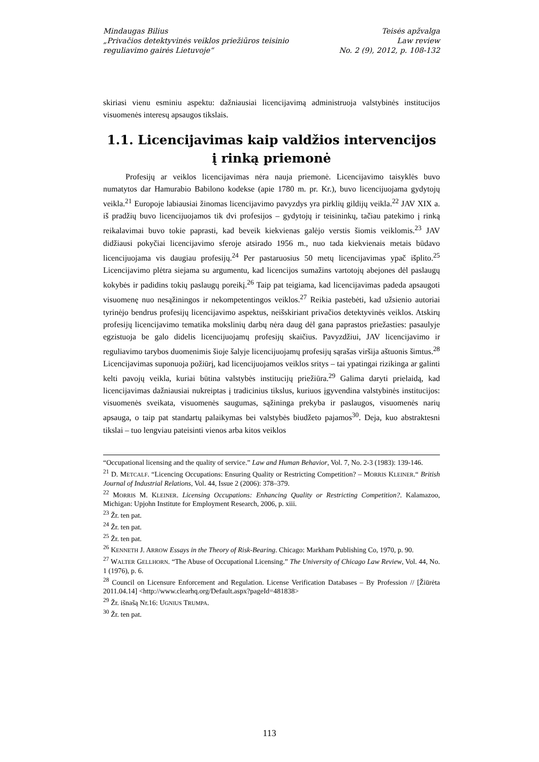Mindaugas Bilius
„Privačios detektyvinės veiklos priežiūros teisinio
reguliavimo gairės Lietuvoje“
Teisės apžvalga
Law review
No. 2 (9), 2012, p. 108-132
skiriasi vienu esminiu aspektu: dažniausiai licencijavimą administruoja valstybinės institucijos visuomenės interesų apsaugos tikslais.
1.1. Licencijavimas kaip valdžios intervencijos į rinką priemonė
Profesijų ar veiklos licencijavimas nėra nauja priemonė. Licencijavimo taisyklės buvo numatytos dar Hamurabio Babilono kodekse (apie 1780 m. pr. Kr.), buvo licencijuojama gydytojų veikla.<sup>21</sup> Europoje labiausiai žinomas licencijavimo pavyzdys yra pirklių gildijų veikla.<sup>22</sup> JAV XIX a. iš pradžių buvo licencijuojamos tik dvi profesijos – gydytojų ir teisininkų, tačiau patekimo į rinką reikalavimai buvo tokie paprasti, kad beveik kiekvienas galėjo verstis šiomis veiklomis.<sup>23</sup> JAV didžiausi pokyčiai licencijavimo sferoje atsirado 1956 m., nuo tada kiekvienais metais būdavo licencijuojama vis daugiau profesijų.<sup>24</sup> Per pastaruosius 50 metų licencijavimas ypač išplito.<sup>25</sup> Licencijavimo plėtra siejama su argumentu, kad licencijos sumažins vartotojų abejones dėl paslaugų kokybės ir padidins tokių paslaugų poreikį.<sup>26</sup> Taip pat teigiama, kad licencijavimas padeda apsaugoti visuomenę nuo nesąžiningos ir nekompetentingos veiklos.<sup>27</sup> Reikia pastebėti, kad užsienio autoriai tyrinėjo bendrus profesijų licencijavimo aspektus, neišskiriant privačios detektyvinės veiklos. Atskirų profesijų licencijavimo tematika mokslinių darbų nėra daug dėl gana paprastos priežasties: pasaulyje egzistuoja be galo didelis licencijuojamų profesijų skaičius. Pavyzdžiui, JAV licencijavimo ir reguliavimo tarybos duomenimis šioje šalyje licencijuojamų profesijų sąrašas viršija aštuonis šimtus.<sup>28</sup> Licencijavimas suponuoja požiūrį, kad licencijuojamos veiklos sritys – tai ypatingai rizikinga ar galinti kelti pavojų veikla, kuriai būtina valstybės institucijų priežiūra.<sup>29</sup> Galima daryti prielaidą, kad licencijavimas dažniausiai nukreiptas į tradicinius tikslus, kuriuos įgyvendina valstybinės institucijos: visuomenės sveikata, visuomenės saugumas, sąžininga prekyba ir paslaugos, visuomenės narių apsauga, o taip pat standartų palaikymas bei valstybės biudžeto pajamos<sup>30</sup>. Deja, kuo abstraktesni tikslai – tuo lengviau pateisinti vienos arba kitos veiklos
“Occupational licensing and the quality of service.” Law and Human Behavior, Vol. 7, No. 2-3 (1983): 139-146.
<sup>21</sup> D. METCALF. “Licencing Occupations: Ensuring Quality or Restricting Competition? – MORRIS KLEINER.“ British Journal of Industrial Relations, Vol. 44, Issue 2 (2006): 378–379.
<sup>22</sup> MORRIS M. KLEINER. Licensing Occupations: Enhancing Quality or Restricting Competition?. Kalamazoo, Michigan: Upjohn Institute for Employment Research, 2006, p. xiii.
<sup>23</sup> Žr. ten pat.
<sup>24</sup> Žr. ten pat.
<sup>25</sup> Žr. ten pat.
<sup>26</sup> KENNETH J. ARROW Essays in the Theory of Risk-Bearing. Chicago: Markham Publishing Co, 1970, p. 90.
<sup>27</sup> WALTER GELLHORN. “The Abuse of Occupational Licensing.” The University of Chicago Law Review, Vol. 44, No. 1 (1976), p. 6.
<sup>28</sup> Council on Licensure Enforcement and Regulation. License Verification Databases – By Profession // [Žiūrėta 2011.04.14] <http://www.clearhq.org/Default.aspx?pageId=481838>
<sup>29</sup> Žr. išnašą Nr.16: UGNIUS TRUMPA.
<sup>30</sup> Žr. ten pat.
113